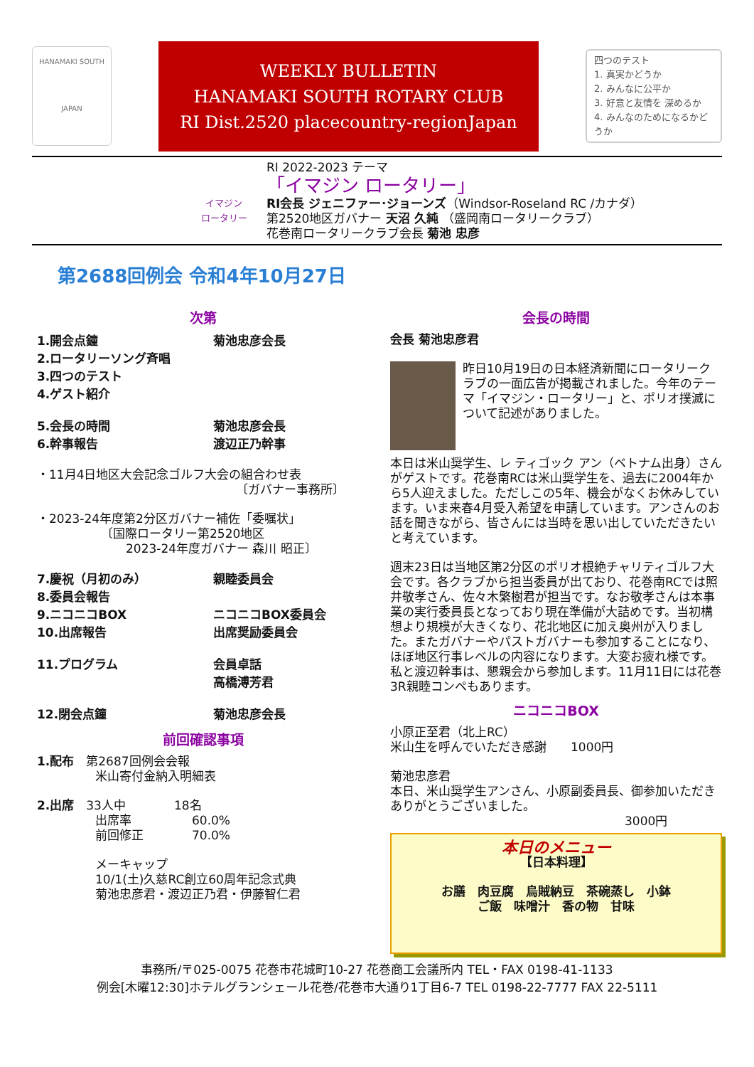HANAMAKI SOUTH
JAPAN
WEEKLY BULLETIN
HANAMAKI SOUTH ROTARY CLUB
RI Dist.2520 placecountry-regionJapan
四つのテスト
1. 真実かどうか
2. みんなに公平か
3. 好意と友情を 深めるか
4. みんなのためになるかどうか
イマジン
ロータリー
RI 2022-2023 テーマ
「イマジン ロータリー」
RI会長 ジェニファー･ジョーンズ（Windsor-Roseland RC /カナダ）
第2520地区ガバナー 天沼 久純 （盛岡南ロータリークラブ）
花巻南ロータリークラブ会長 菊池 忠彦
第2688回例会 令和4年10月27日
次第
1.開会点鐘 菊池忠彦会長
2.ロータリーソング斉唱
3.四つのテスト
4.ゲスト紹介
5.会長の時間 菊池忠彦会長
6.幹事報告 渡辺正乃幹事
・11月4日地区大会記念ゴルフ大会の組合わせ表
〔ガバナー事務所〕
・2023-24年度第2分区ガバナー補佐「委嘱状」
〔国際ロータリー第2520地区
2023-24年度ガバナー 森川 昭正〕
7.慶祝（月初のみ） 親睦委員会
8.委員会報告
9.ニコニコBOX ニコニコBOX委員会
10.出席報告 出席奨励委員会
11.プログラム 会員卓話
高橋溥芳君
12.閉会点鐘 菊池忠彦会長
前回確認事項
1.配布　第2687回例会会報
米山寄付金納入明細表
2.出席　33人中　　　　18名
出席率　　　　　60.0%
前回修正　　　　70.0%
メーキャップ
10/1(土)久慈RC創立60周年記念式典
菊池忠彦君・渡辺正乃君・伊藤智仁君
会長の時間
会長 菊池忠彦君
昨日10月19日の日本経済新聞にロータリークラブの一面広告が掲載されました。今年のテーマ「イマジン・ロータリー」と、ポリオ撲滅について記述がありました。
本日は米山奨学生、レ ティゴック アン（ベトナム出身）さんがゲストです。花巻南RCは米山奨学生を、過去に2004年から5人迎えました。ただしこの5年、機会がなくお休みしています。いま来春4月受入希望を申請しています。アンさんのお話を聞きながら、皆さんには当時を思い出していただきたいと考えています。
週末23日は当地区第2分区のポリオ根絶チャリティゴルフ大会です。各クラブから担当委員が出ており、花巻南RCでは照井敬孝さん、佐々木繁樹君が担当です。なお敬孝さんは本事業の実行委員長となっており現在準備が大詰めです。当初構想より規模が大きくなり、花北地区に加え奥州が入りました。またガバナーやパストガバナーも参加することになり、ほぼ地区行事レベルの内容になります。大変お疲れ様です。私と渡辺幹事は、懇親会から参加します。11月11日には花巻3R親睦コンペもあります。
ニコニコBOX
小原正至君（北上RC）
米山生を呼んでいただき感謝　　1000円
菊池忠彦君
本日、米山奨学生アンさん、小原副委員長、御参加いただきありがとうございました。
3000円
本日のメニュー
【日本料理】
お膳　肉豆腐　烏賊納豆　茶碗蒸し　小鉢
ご飯　味噌汁　香の物　甘味
事務所/〒025-0075 花巻市花城町10-27 花巻商工会議所内 TEL・FAX 0198-41-1133
例会[木曜12:30]ホテルグランシェール花巻/花巻市大通り1丁目6-7 TEL 0198-22-7777 FAX 22-5111